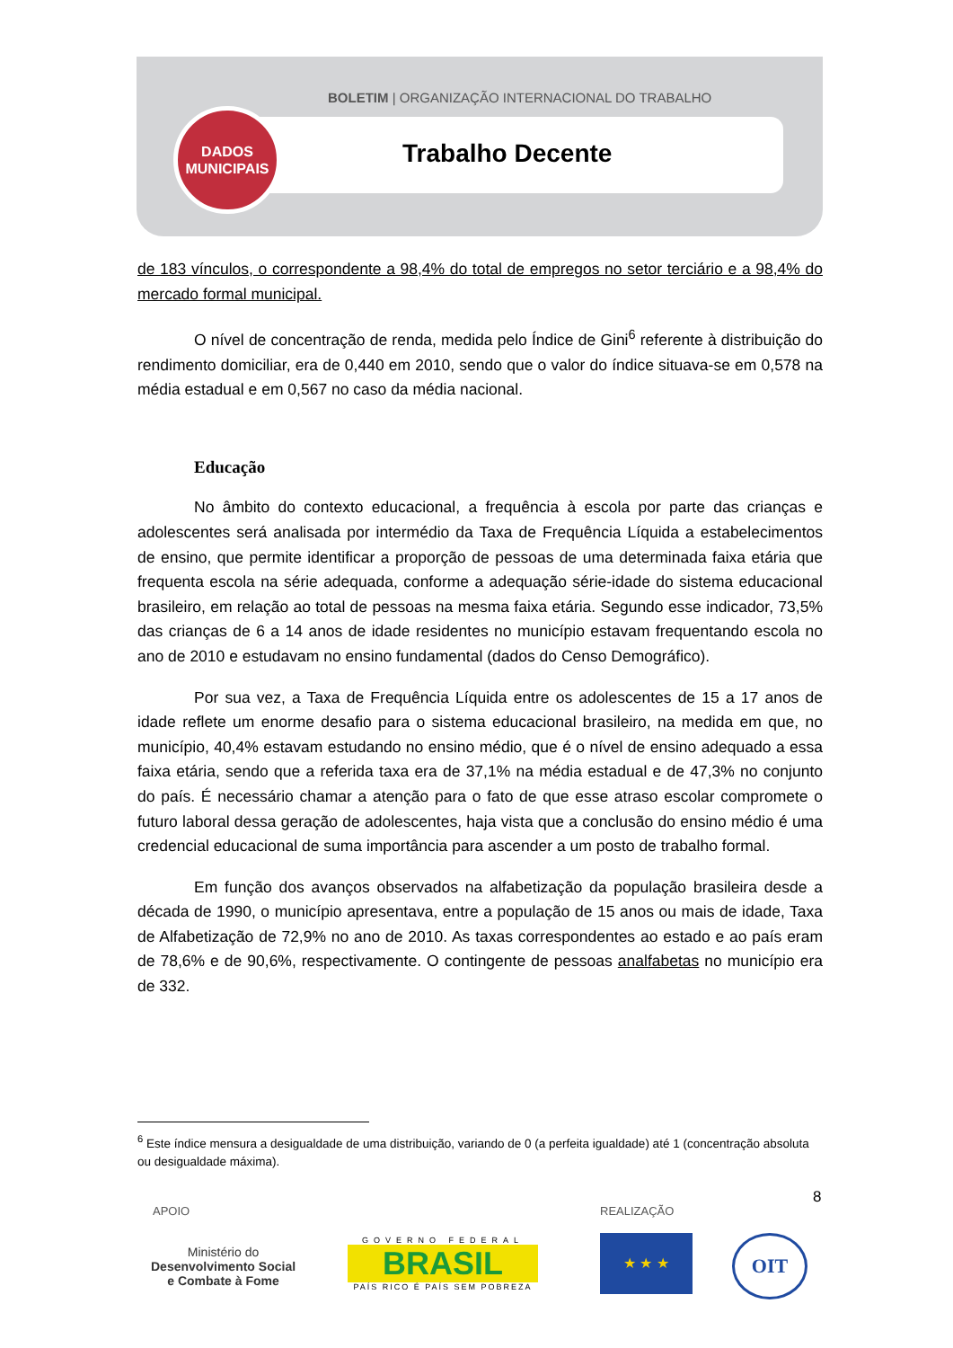BOLETIM | ORGANIZAÇÃO INTERNACIONAL DO TRABALHO
DADOS
MUNICIPAIS
Trabalho Decente
de 183 vínculos, o correspondente a 98,4% do total de empregos no setor terciário e a 98,4% do mercado formal municipal.
O nível de concentração de renda, medida pelo Índice de Gini<sup>6</sup> referente à distribuição do rendimento domiciliar, era de 0,440 em 2010, sendo que o valor do índice situava-se em 0,578 na média estadual e em 0,567 no caso da média nacional.
Educação
No âmbito do contexto educacional, a frequência à escola por parte das crianças e adolescentes será analisada por intermédio da Taxa de Frequência Líquida a estabelecimentos de ensino, que permite identificar a proporção de pessoas de uma determinada faixa etária que frequenta escola na série adequada, conforme a adequação série-idade do sistema educacional brasileiro, em relação ao total de pessoas na mesma faixa etária. Segundo esse indicador, 73,5% das crianças de 6 a 14 anos de idade residentes no município estavam frequentando escola no ano de 2010 e estudavam no ensino fundamental (dados do Censo Demográfico).
Por sua vez, a Taxa de Frequência Líquida entre os adolescentes de 15 a 17 anos de idade reflete um enorme desafio para o sistema educacional brasileiro, na medida em que, no município, 40,4% estavam estudando no ensino médio, que é o nível de ensino adequado a essa faixa etária, sendo que a referida taxa era de 37,1% na média estadual e de 47,3% no conjunto do país. É necessário chamar a atenção para o fato de que esse atraso escolar compromete o futuro laboral dessa geração de adolescentes, haja vista que a conclusão do ensino médio é uma credencial educacional de suma importância para ascender a um posto de trabalho formal.
Em função dos avanços observados na alfabetização da população brasileira desde a década de 1990, o município apresentava, entre a população de 15 anos ou mais de idade, Taxa de Alfabetização de 72,9% no ano de 2010. As taxas correspondentes ao estado e ao país eram de 78,6% e de 90,6%, respectivamente. O contingente de pessoas analfabetas no município era de 332.
<sup>6</sup> Este índice mensura a desigualdade de uma distribuição, variando de 0 (a perfeita igualdade) até 1 (concentração absoluta ou desigualdade máxima).
8
APOIO REALIZAÇÃO
Ministério do
Desenvolvimento Social
e Combate à Fome
GOVERNO FEDERAL
BRASIL
PAÍS RICO É PAÍS SEM POBREZA
★ ★ ★ OIT